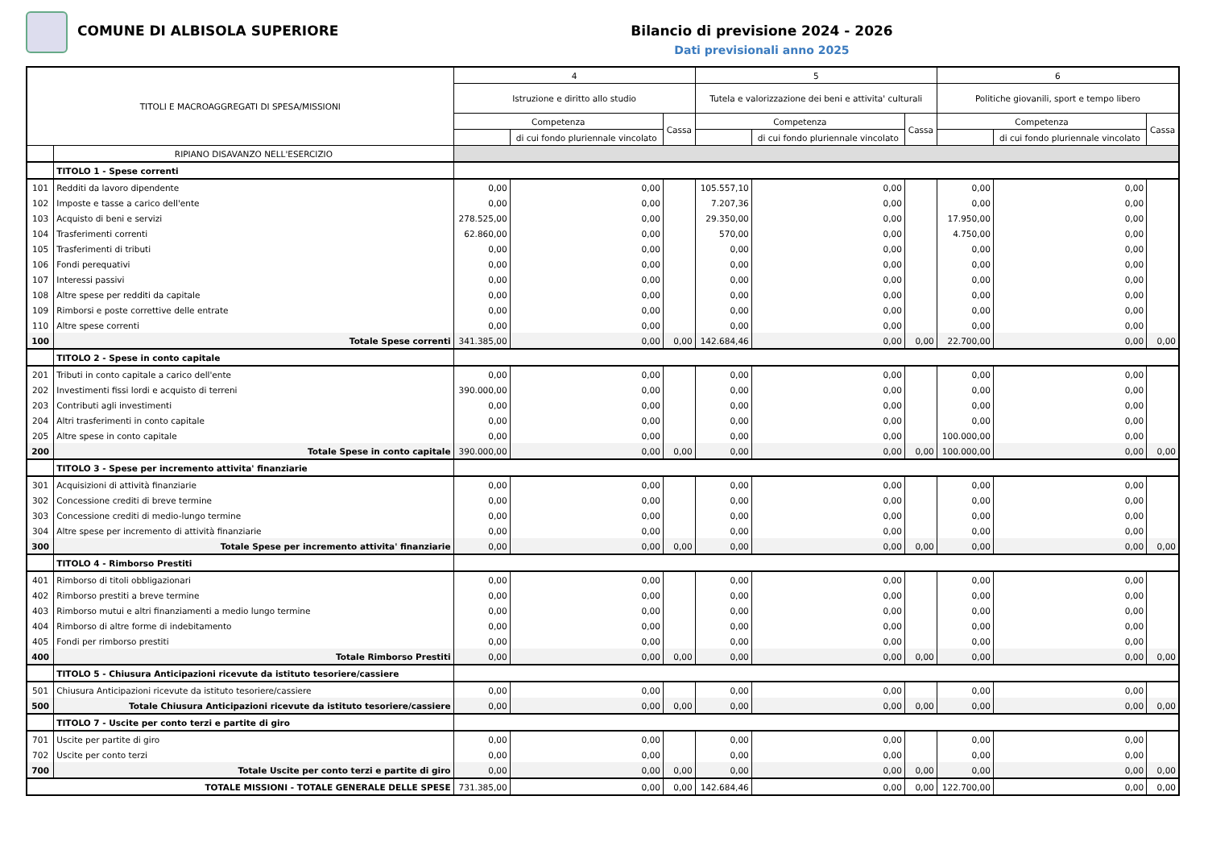COMUNE DI ALBISOLA SUPERIORE Bilancio di previsione 2024 - 2026
Dati previsionali anno 2025
| TITOLI E MACROAGGREGATI DI SPESA/MISSIONI | | 4 | | | 5 | | | 6 | | |
| --- | --- | --- | --- | --- | --- | --- | --- | --- | --- | --- |
| | | Istruzione e diritto allo studio | | | Tutela e valorizzazione dei beni e attivita' culturali | | | Politiche giovanili, sport e tempo libero | | |
| | | Competenza | | Cassa | Competenza | | Cassa | Competenza | | Cassa |
| | | | di cui fondo pluriennale vincolato | | | di cui fondo pluriennale vincolato | | | di cui fondo pluriennale vincolato | |
| | RIPIANO DISAVANZO NELL'ESERCIZIO | | | | | | | | | |
| | TITOLO 1 - Spese correnti | | | | | | | | | |
| 101 | Redditi da lavoro dipendente | 0,00 | 0,00 | | 105.557,10 | 0,00 | | 0,00 | 0,00 | |
| 102 | Imposte e tasse a carico dell'ente | 0,00 | 0,00 | | 7.207,36 | 0,00 | | 0,00 | 0,00 | |
| 103 | Acquisto di beni e servizi | 278.525,00 | 0,00 | | 29.350,00 | 0,00 | | 17.950,00 | 0,00 | |
| 104 | Trasferimenti correnti | 62.860,00 | 0,00 | | 570,00 | 0,00 | | 4.750,00 | 0,00 | |
| 105 | Trasferimenti di tributi | 0,00 | 0,00 | | 0,00 | 0,00 | | 0,00 | 0,00 | |
| 106 | Fondi perequativi | 0,00 | 0,00 | | 0,00 | 0,00 | | 0,00 | 0,00 | |
| 107 | Interessi passivi | 0,00 | 0,00 | | 0,00 | 0,00 | | 0,00 | 0,00 | |
| 108 | Altre spese per redditi da capitale | 0,00 | 0,00 | | 0,00 | 0,00 | | 0,00 | 0,00 | |
| 109 | Rimborsi e poste correttive delle entrate | 0,00 | 0,00 | | 0,00 | 0,00 | | 0,00 | 0,00 | |
| 110 | Altre spese correnti | 0,00 | 0,00 | | 0,00 | 0,00 | | 0,00 | 0,00 | |
| 100 | Totale Spese correnti | 341.385,00 | 0,00 | 0,00 | 142.684,46 | 0,00 | 0,00 | 22.700,00 | 0,00 | 0,00 |
| | TITOLO 2 - Spese in conto capitale | | | | | | | | | |
| 201 | Tributi in conto capitale a carico dell'ente | 0,00 | 0,00 | | 0,00 | 0,00 | | 0,00 | 0,00 | |
| 202 | Investimenti fissi lordi e acquisto di terreni | 390.000,00 | 0,00 | | 0,00 | 0,00 | | 0,00 | 0,00 | |
| 203 | Contributi agli investimenti | 0,00 | 0,00 | | 0,00 | 0,00 | | 0,00 | 0,00 | |
| 204 | Altri trasferimenti in conto capitale | 0,00 | 0,00 | | 0,00 | 0,00 | | 0,00 | 0,00 | |
| 205 | Altre spese in conto capitale | 0,00 | 0,00 | | 0,00 | 0,00 | | 100.000,00 | 0,00 | |
| 200 | Totale Spese in conto capitale | 390.000,00 | 0,00 | 0,00 | 0,00 | 0,00 | 0,00 | 100.000,00 | 0,00 | 0,00 |
| | TITOLO 3 - Spese per incremento attivita' finanziarie | | | | | | | | | |
| 301 | Acquisizioni di attività finanziarie | 0,00 | 0,00 | | 0,00 | 0,00 | | 0,00 | 0,00 | |
| 302 | Concessione crediti di breve termine | 0,00 | 0,00 | | 0,00 | 0,00 | | 0,00 | 0,00 | |
| 303 | Concessione crediti di medio-lungo termine | 0,00 | 0,00 | | 0,00 | 0,00 | | 0,00 | 0,00 | |
| 304 | Altre spese per incremento di attività finanziarie | 0,00 | 0,00 | | 0,00 | 0,00 | | 0,00 | 0,00 | |
| 300 | Totale Spese per incremento attivita' finanziarie | 0,00 | 0,00 | 0,00 | 0,00 | 0,00 | 0,00 | 0,00 | 0,00 | 0,00 |
| | TITOLO 4 - Rimborso Prestiti | | | | | | | | | |
| 401 | Rimborso di titoli obbligazionari | 0,00 | 0,00 | | 0,00 | 0,00 | | 0,00 | 0,00 | |
| 402 | Rimborso prestiti a breve termine | 0,00 | 0,00 | | 0,00 | 0,00 | | 0,00 | 0,00 | |
| 403 | Rimborso mutui e altri finanziamenti a medio lungo termine | 0,00 | 0,00 | | 0,00 | 0,00 | | 0,00 | 0,00 | |
| 404 | Rimborso di altre forme di indebitamento | 0,00 | 0,00 | | 0,00 | 0,00 | | 0,00 | 0,00 | |
| 405 | Fondi per rimborso prestiti | 0,00 | 0,00 | | 0,00 | 0,00 | | 0,00 | 0,00 | |
| 400 | Totale Rimborso Prestiti | 0,00 | 0,00 | 0,00 | 0,00 | 0,00 | 0,00 | 0,00 | 0,00 | 0,00 |
| | TITOLO 5 - Chiusura Anticipazioni ricevute da istituto tesoriere/cassiere | | | | | | | | | |
| 501 | Chiusura Anticipazioni ricevute da istituto tesoriere/cassiere | 0,00 | 0,00 | | 0,00 | 0,00 | | 0,00 | 0,00 | |
| 500 | Totale Chiusura Anticipazioni ricevute da istituto tesoriere/cassiere | 0,00 | 0,00 | 0,00 | 0,00 | 0,00 | 0,00 | 0,00 | 0,00 | 0,00 |
| | TITOLO 7 - Uscite per conto terzi e partite di giro | | | | | | | | | |
| 701 | Uscite per partite di giro | 0,00 | 0,00 | | 0,00 | 0,00 | | 0,00 | 0,00 | |
| 702 | Uscite per conto terzi | 0,00 | 0,00 | | 0,00 | 0,00 | | 0,00 | 0,00 | |
| 700 | Totale Uscite per conto terzi e partite di giro | 0,00 | 0,00 | 0,00 | 0,00 | 0,00 | 0,00 | 0,00 | 0,00 | 0,00 |
| TOTALE MISSIONI - TOTALE GENERALE DELLE SPESE | | 731.385,00 | 0,00 | 0,00 | 142.684,46 | 0,00 | 0,00 | 122.700,00 | 0,00 | 0,00 |